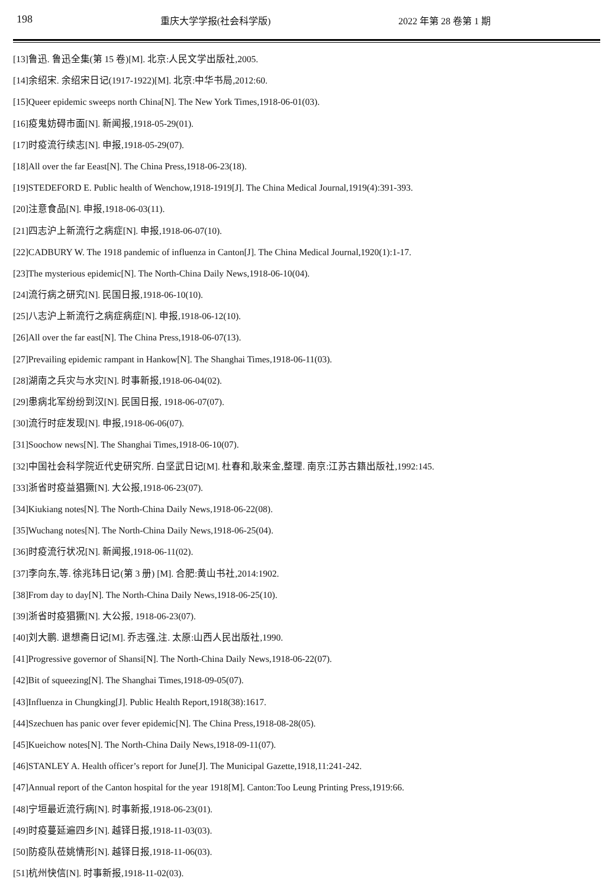198 重庆大学学报(社会科学版) 2022 年第 28 卷第 1 期
[13]鲁迅. 鲁迅全集(第 15 卷)[M]. 北京:人民文学出版社,2005.
[14]余绍宋. 余绍宋日记(1917-1922)[M]. 北京:中华书局,2012:60.
[15]Queer epidemic sweeps north China[N]. The New York Times,1918-06-01(03).
[16]疫鬼妨碍市面[N]. 新闻报,1918-05-29(01).
[17]时疫流行续志[N]. 申报,1918-05-29(07).
[18]All over the far Eeast[N]. The China Press,1918-06-23(18).
[19]STEDEFORD E. Public health of Wenchow,1918-1919[J]. The China Medical Journal,1919(4):391-393.
[20]注意食品[N]. 申报,1918-06-03(11).
[21]四志沪上新流行之病症[N]. 申报,1918-06-07(10).
[22]CADBURY W. The 1918 pandemic of influenza in Canton[J]. The China Medical Journal,1920(1):1-17.
[23]The mysterious epidemic[N]. The North-China Daily News,1918-06-10(04).
[24]流行病之研究[N]. 民国日报,1918-06-10(10).
[25]八志沪上新流行之病症病症[N]. 申报,1918-06-12(10).
[26]All over the far east[N]. The China Press,1918-06-07(13).
[27]Prevailing epidemic rampant in Hankow[N]. The Shanghai Times,1918-06-11(03).
[28]湖南之兵灾与水灾[N]. 时事新报,1918-06-04(02).
[29]患病北军纷纷到汉[N]. 民国日报, 1918-06-07(07).
[30]流行时症发现[N]. 申报,1918-06-06(07).
[31]Soochow news[N]. The Shanghai Times,1918-06-10(07).
[32]中国社会科学院近代史研究所. 白坚武日记[M]. 杜春和,耿来金,整理. 南京:江苏古籍出版社,1992:145.
[33]浙省时疫益猖獗[N]. 大公报,1918-06-23(07).
[34]Kiukiang notes[N]. The North-China Daily News,1918-06-22(08).
[35]Wuchang notes[N]. The North-China Daily News,1918-06-25(04).
[36]时疫流行状况[N]. 新闻报,1918-06-11(02).
[37]李向东,等. 徐兆玮日记(第 3 册) [M]. 合肥:黄山书社,2014:1902.
[38]From day to day[N]. The North-China Daily News,1918-06-25(10).
[39]浙省时疫猖獗[N]. 大公报, 1918-06-23(07).
[40]刘大鹏. 退想斋日记[M]. 乔志强,注. 太原:山西人民出版社,1990.
[41]Progressive governor of Shansi[N]. The North-China Daily News,1918-06-22(07).
[42]Bit of squeezing[N]. The Shanghai Times,1918-09-05(07).
[43]Influenza in Chungking[J]. Public Health Report,1918(38):1617.
[44]Szechuen has panic over fever epidemic[N]. The China Press,1918-08-28(05).
[45]Kueichow notes[N]. The North-China Daily News,1918-09-11(07).
[46]STANLEY A. Health officer’s report for June[J]. The Municipal Gazette,1918,11:241-242.
[47]Annual report of the Canton hospital for the year 1918[M]. Canton:Too Leung Printing Press,1919:66.
[48]宁垣最近流行病[N]. 时事新报,1918-06-23(01).
[49]时疫蔓延遍四乡[N]. 越铎日报,1918-11-03(03).
[50]防疫队莅姚情形[N]. 越铎日报,1918-11-06(03).
[51]杭州快信[N]. 时事新报,1918-11-02(03).